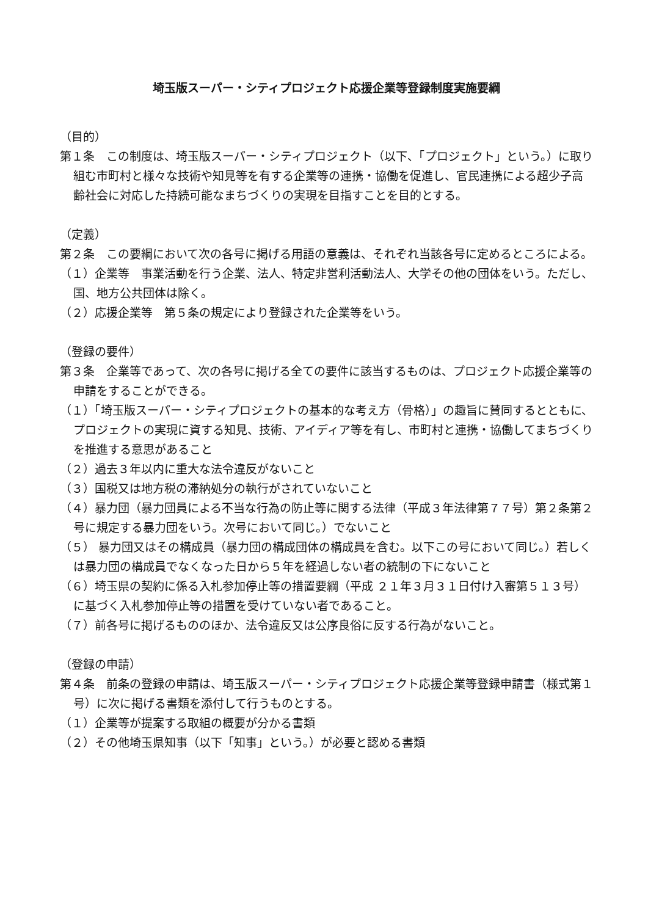埼玉版スーパー・シティプロジェクト応援企業等登録制度実施要綱
（目的）
第１条　この制度は、埼玉版スーパー・シティプロジェクト（以下、「プロジェクト」という。）に取り組む市町村と様々な技術や知見等を有する企業等の連携・協働を促進し、官民連携による超少子高齢社会に対応した持続可能なまちづくりの実現を目指すことを目的とする。
（定義）
第２条　この要綱において次の各号に掲げる用語の意義は、それぞれ当該各号に定めるところによる。
（１）企業等　事業活動を行う企業、法人、特定非営利活動法人、大学その他の団体をいう。ただし、国、地方公共団体は除く。
（２）応援企業等　第５条の規定により登録された企業等をいう。
（登録の要件）
第３条　企業等であって、次の各号に掲げる全ての要件に該当するものは、プロジェクト応援企業等の申請をすることができる。
（１）「埼玉版スーパー・シティプロジェクトの基本的な考え方（骨格）」の趣旨に賛同するとともに、プロジェクトの実現に資する知見、技術、アイディア等を有し、市町村と連携・協働してまちづくりを推進する意思があること
（２）過去３年以内に重大な法令違反がないこと
（３）国税又は地方税の滞納処分の執行がされていないこと
（４）暴力団（暴力団員による不当な行為の防止等に関する法律（平成３年法律第７７号）第２条第２号に規定する暴力団をいう。次号において同じ。）でないこと
（５） 暴力団又はその構成員（暴力団の構成団体の構成員を含む。以下この号において同じ。）若しくは暴力団の構成員でなくなった日から５年を経過しない者の統制の下にないこと
（６）埼玉県の契約に係る入札参加停止等の措置要綱（平成 ２１年３月３１日付け入審第５１３号）に基づく入札参加停止等の措置を受けていない者であること。
（７）前各号に掲げるもののほか、法令違反又は公序良俗に反する行為がないこと。
（登録の申請）
第４条　前条の登録の申請は、埼玉版スーパー・シティプロジェクト応援企業等登録申請書（様式第１号）に次に掲げる書類を添付して行うものとする。
（１）企業等が提案する取組の概要が分かる書類
（２）その他埼玉県知事（以下「知事」という。）が必要と認める書類